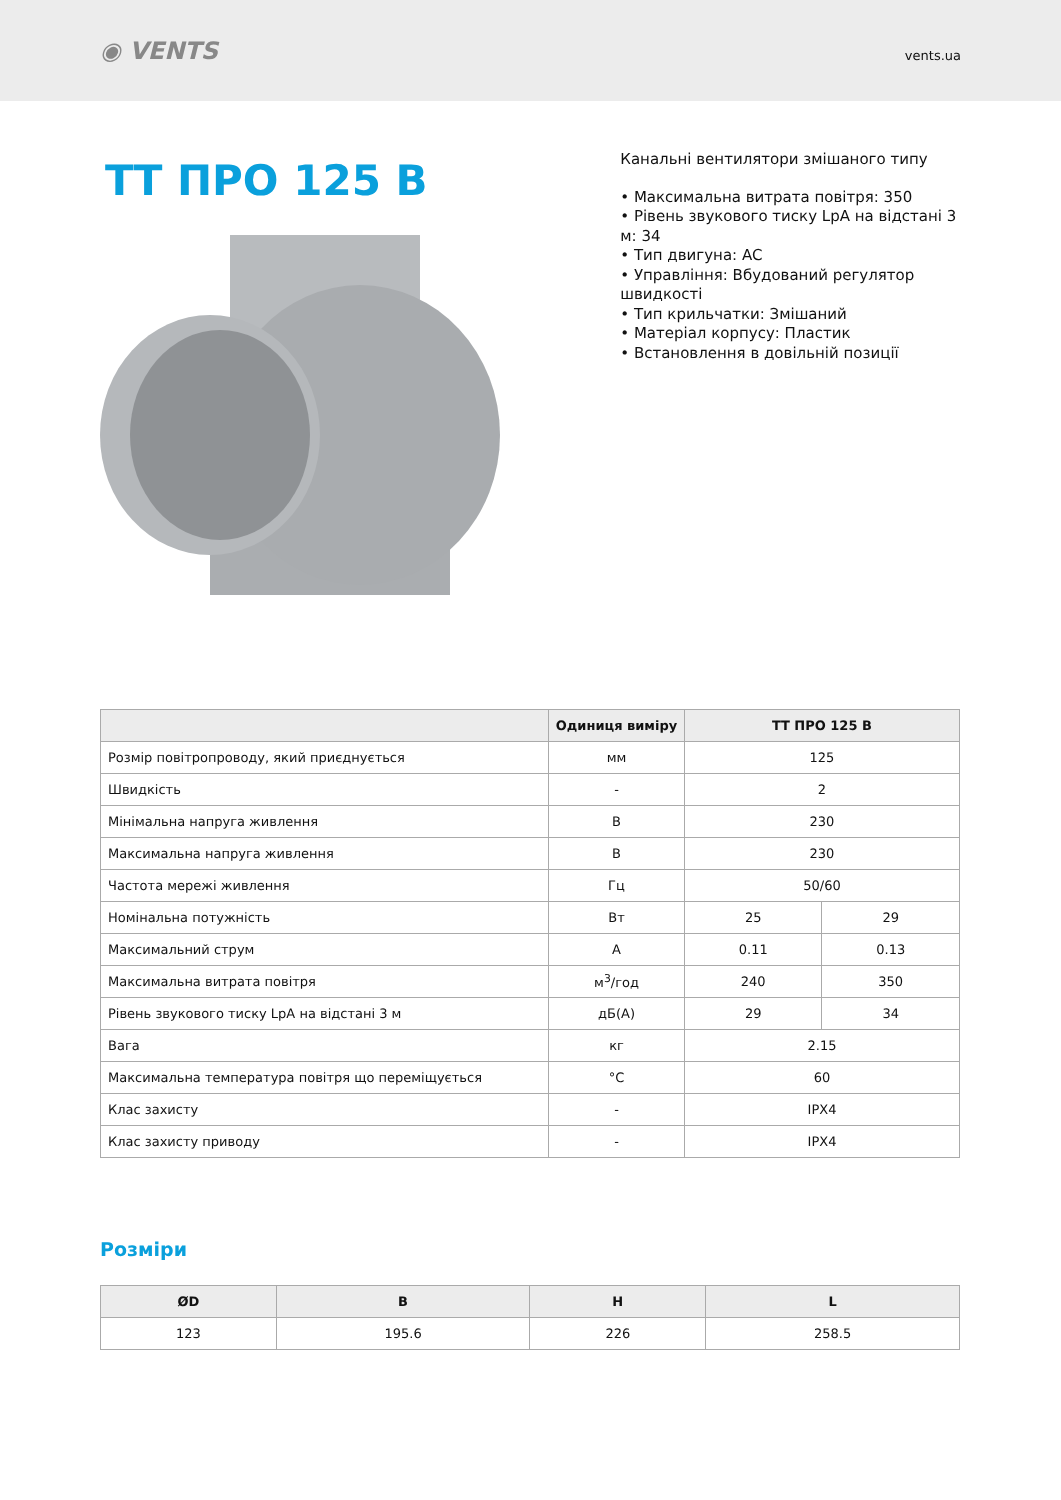◉ VENTS
vents.ua
ТТ ПРО 125 В
Канальні вентилятори змішаного типу
• Максимальна витрата повітря: 350
• Рівень звукового тиску LpA на відстані 3 м: 34
• Тип двигуна: AC
• Управління: Вбудований регулятор швидкості
• Тип крильчатки: Змішаний
• Матеріал корпусу: Пластик
• Встановлення в довільній позиції
| | Одиниця виміру | ТТ ПРО 125 В | |
| --- | --- | --- | --- |
| Розмір повітропроводу, який приєднується | мм | 125 | |
| Швидкість | - | 2 | |
| Мінімальна напруга живлення | В | 230 | |
| Максимальна напруга живлення | В | 230 | |
| Частота мережі живлення | Гц | 50/60 | |
| Номінальна потужність | Вт | 25 | 29 |
| Максимальний струм | A | 0.11 | 0.13 |
| Максимальна витрата повітря | м<sup>3</sup>/год | 240 | 350 |
| Рівень звукового тиску LpA на відстані 3 м | дБ(А) | 29 | 34 |
| Вага | кг | 2.15 | |
| Максимальна температура повітря що переміщується | °C | 60 | |
| Клас захисту | - | IPX4 | |
| Клас захисту приводу | - | IPX4 | |
Розміри
| ØD | B | H | L |
| --- | --- | --- | --- |
| 123 | 195.6 | 226 | 258.5 |